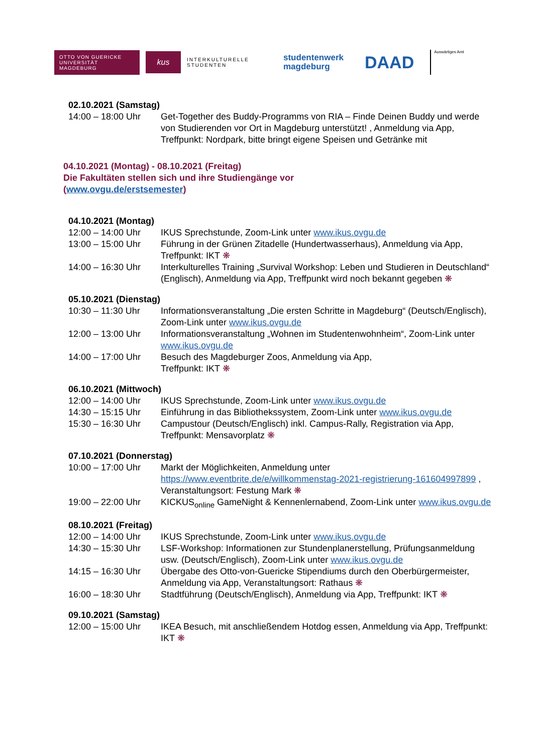OTTO VON GUERICKE
UNIVERSITÄT
MAGDEBURG
kus
INTERKULTURELLE
STUDENTEN
studentenwerk
magdeburg
DAAD
Auswärtiges Amt
02.10.2021 (Samstag)
14:00 – 18:00 Uhr Get-Together des Buddy-Programms von RIA – Finde Deinen Buddy und werde von Studierenden vor Ort in Magdeburg unterstützt! , Anmeldung via App, Treffpunkt: Nordpark, bitte bringt eigene Speisen und Getränke mit
04.10.2021 (Montag) - 08.10.2021 (Freitag)
Die Fakultäten stellen sich und ihre Studiengänge vor
(www.ovgu.de/erstsemester)
04.10.2021 (Montag)
12:00 – 14:00 Uhr IKUS Sprechstunde, Zoom-Link unter www.ikus.ovgu.de
13:00 – 15:00 Uhr Führung in der Grünen Zitadelle (Hundertwasserhaus), Anmeldung via App, Treffpunkt: IKT ❋
14:00 – 16:30 Uhr Interkulturelles Training „Survival Workshop: Leben und Studieren in Deutschland“ (Englisch), Anmeldung via App, Treffpunkt wird noch bekannt gegeben ❋
05.10.2021 (Dienstag)
10:30 – 11:30 Uhr Informationsveranstaltung „Die ersten Schritte in Magdeburg“ (Deutsch/Englisch), Zoom-Link unter www.ikus.ovgu.de
12:00 – 13:00 Uhr Informationsveranstaltung „Wohnen im Studentenwohnheim“, Zoom-Link unter www.ikus.ovgu.de
14:00 – 17:00 Uhr Besuch des Magdeburger Zoos, Anmeldung via App,
Treffpunkt: IKT ❋
06.10.2021 (Mittwoch)
12:00 – 14:00 Uhr IKUS Sprechstunde, Zoom-Link unter www.ikus.ovgu.de
14:30 – 15:15 Uhr Einführung in das Bibliothekssystem, Zoom-Link unter www.ikus.ovgu.de
15:30 – 16:30 Uhr Campustour (Deutsch/Englisch) inkl. Campus-Rally, Registration via App, Treffpunkt: Mensavorplatz ❋
07.10.2021 (Donnerstag)
10:00 – 17:00 Uhr Markt der Möglichkeiten, Anmeldung unter https://www.eventbrite.de/e/willkommenstag-2021-registrierung-161604997899 , Veranstaltungsort: Festung Mark ❋
19:00 – 22:00 Uhr KICKUS<sub>online</sub> GameNight & Kennenlernabend, Zoom-Link unter www.ikus.ovgu.de
08.10.2021 (Freitag)
12:00 – 14:00 Uhr IKUS Sprechstunde, Zoom-Link unter www.ikus.ovgu.de
14:30 – 15:30 Uhr LSF-Workshop: Informationen zur Stundenplanerstellung, Prüfungsanmeldung usw. (Deutsch/Englisch), Zoom-Link unter www.ikus.ovgu.de
14:15 – 16:30 Uhr Übergabe des Otto-von-Guericke Stipendiums durch den Oberbürgermeister, Anmeldung via App, Veranstaltungsort: Rathaus ❋
16:00 – 18:30 Uhr Stadtführung (Deutsch/Englisch), Anmeldung via App, Treffpunkt: IKT ❋
09.10.2021 (Samstag)
12:00 – 15:00 Uhr IKEA Besuch, mit anschließendem Hotdog essen, Anmeldung via App, Treffpunkt: IKT ❋